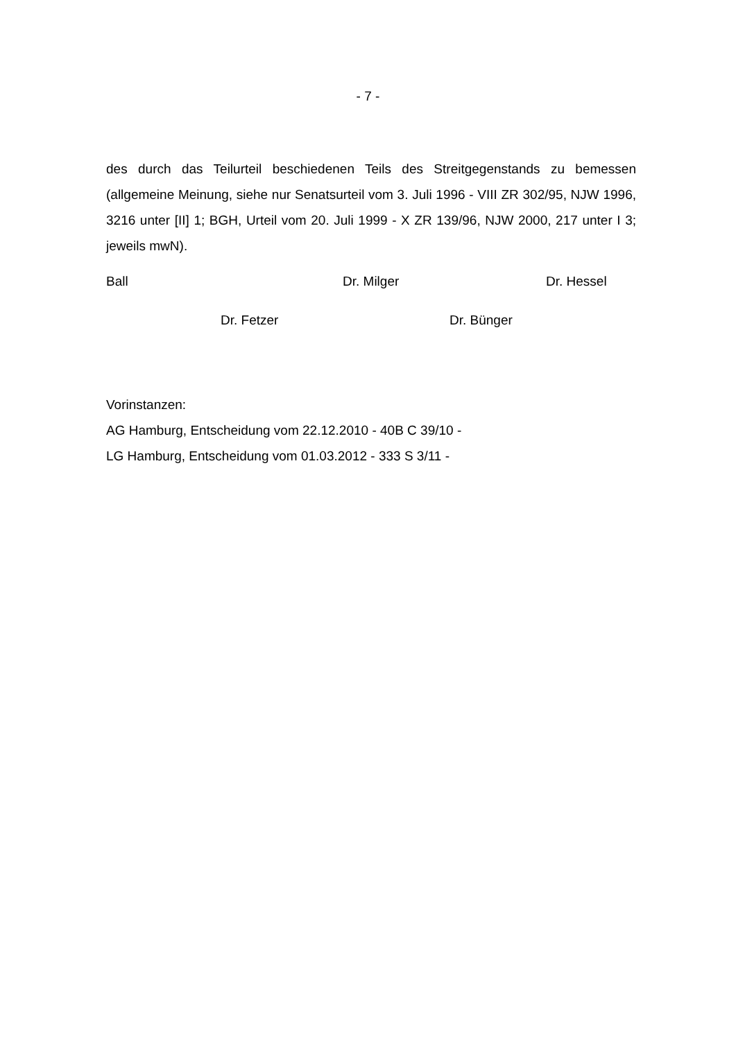- 7 -
des durch das Teilurteil beschiedenen Teils des Streitgegenstands zu bemes­sen (allgemeine Meinung, siehe nur Senatsurteil vom 3. Juli 1996 - VIII ZR 302/95, NJW 1996, 3216 unter [II] 1; BGH, Urteil vom 20. Juli 1999 - X ZR 139/96, NJW 2000, 217 unter I 3; jeweils mwN).
Ball Dr. Milger Dr. Hessel
Dr. Fetzer Dr. Bünger
Vorinstanzen:
AG Hamburg, Entscheidung vom 22.12.2010 - 40B C 39/10 -
LG Hamburg, Entscheidung vom 01.03.2012 - 333 S 3/11 -